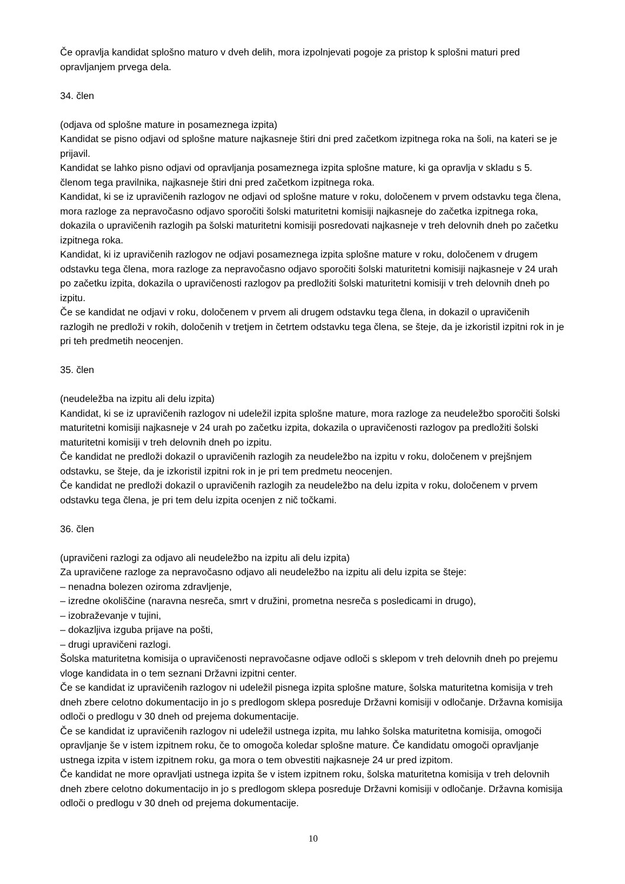Če opravlja kandidat splošno maturo v dveh delih, mora izpolnjevati pogoje za pristop k splošni maturi pred opravljanjem prvega dela.
34. člen
(odjava od splošne mature in posameznega izpita)
Kandidat se pisno odjavi od splošne mature najkasneje štiri dni pred začetkom izpitnega roka na šoli, na kateri se je prijavil.
Kandidat se lahko pisno odjavi od opravljanja posameznega izpita splošne mature, ki ga opravlja v skladu s 5. členom tega pravilnika, najkasneje štiri dni pred začetkom izpitnega roka.
Kandidat, ki se iz upravičenih razlogov ne odjavi od splošne mature v roku, določenem v prvem odstavku tega člena, mora razloge za nepravočasno odjavo sporočiti šolski maturitetni komisiji najkasneje do začetka izpitnega roka, dokazila o upravičenih razlogih pa šolski maturitetni komisiji posredovati najkasneje v treh delovnih dneh po začetku izpitnega roka.
Kandidat, ki iz upravičenih razlogov ne odjavi posameznega izpita splošne mature v roku, določenem v drugem odstavku tega člena, mora razloge za nepravočasno odjavo sporočiti šolski maturitetni komisiji najkasneje v 24 urah po začetku izpita, dokazila o upravičenosti razlogov pa predložiti šolski maturitetni komisiji v treh delovnih dneh po izpitu.
Če se kandidat ne odjavi v roku, določenem v prvem ali drugem odstavku tega člena, in dokazil o upravičenih razlogih ne predloži v rokih, določenih v tretjem in četrtem odstavku tega člena, se šteje, da je izkoristil izpitni rok in je pri teh predmetih neocenjen.
35. člen
(neudeležba na izpitu ali delu izpita)
Kandidat, ki se iz upravičenih razlogov ni udeležil izpita splošne mature, mora razloge za neudeležbo sporočiti šolski maturitetni komisiji najkasneje v 24 urah po začetku izpita, dokazila o upravičenosti razlogov pa predložiti šolski maturitetni komisiji v treh delovnih dneh po izpitu.
Če kandidat ne predloži dokazil o upravičenih razlogih za neudeležbo na izpitu v roku, določenem v prejšnjem odstavku, se šteje, da je izkoristil izpitni rok in je pri tem predmetu neocenjen.
Če kandidat ne predloži dokazil o upravičenih razlogih za neudeležbo na delu izpita v roku, določenem v prvem odstavku tega člena, je pri tem delu izpita ocenjen z nič točkami.
36. člen
(upravičeni razlogi za odjavo ali neudeležbo na izpitu ali delu izpita)
Za upravičene razloge za nepravočasno odjavo ali neudeležbo na izpitu ali delu izpita se šteje:
– nenadna bolezen oziroma zdravljenje,
– izredne okoliščine (naravna nesreča, smrt v družini, prometna nesreča s posledicami in drugo),
– izobraževanje v tujini,
– dokazljiva izguba prijave na pošti,
– drugi upravičeni razlogi.
Šolska maturitetna komisija o upravičenosti nepravočasne odjave odloči s sklepom v treh delovnih dneh po prejemu vloge kandidata in o tem seznani Državni izpitni center.
Če se kandidat iz upravičenih razlogov ni udeležil pisnega izpita splošne mature, šolska maturitetna komisija v treh dneh zbere celotno dokumentacijo in jo s predlogom sklepa posreduje Državni komisiji v odločanje. Državna komisija odloči o predlogu v 30 dneh od prejema dokumentacije.
Če se kandidat iz upravičenih razlogov ni udeležil ustnega izpita, mu lahko šolska maturitetna komisija, omogoči opravljanje še v istem izpitnem roku, če to omogoča koledar splošne mature. Če kandidatu omogoči opravljanje ustnega izpita v istem izpitnem roku, ga mora o tem obvestiti najkasneje 24 ur pred izpitom.
Če kandidat ne more opravljati ustnega izpita še v istem izpitnem roku, šolska maturitetna komisija v treh delovnih dneh zbere celotno dokumentacijo in jo s predlogom sklepa posreduje Državni komisiji v odločanje. Državna komisija odloči o predlogu v 30 dneh od prejema dokumentacije.
10